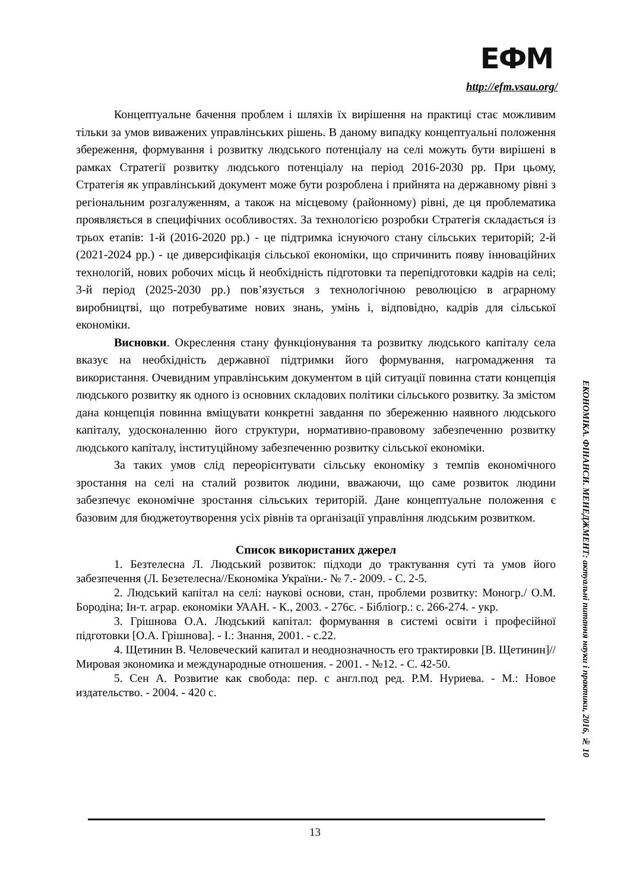ЕФМ
http://efm.vsau.org/
Концептуальне бачення проблем і шляхів їх вирішення на практиці стає можливим тільки за умов виважених управлінських рішень. В даному випадку концептуальні положення збереження, формування і розвитку людського потенціалу на селі можуть бути вирішені в рамках Стратегії розвитку людського потенціалу на період 2016-2030 рр. При цьому, Стратегія як управлінський документ може бути розроблена і прийнята на державному рівні з регіональним розгалуженням, а також на місцевому (районному) рівні, де ця проблематика проявляється в специфічних особливостях. За технологією розробки Стратегія складається із трьох етапів: 1-й (2016-2020 рр.) - це підтримка існуючого стану сільських територій; 2-й (2021-2024 рр.) - це диверсифікація сільської економіки, що спричинить появу інноваційних технологій, нових робочих місць й необхідність підготовки та перепідготовки кадрів на селі; 3-й період (2025-2030 рр.) пов’язується з технологічною революцією в аграрному виробництві, що потребуватиме нових знань, умінь і, відповідно, кадрів для сільської економіки.
Висновки. Окреслення стану функціонування та розвитку людського капіталу села вказує на необхідність державної підтримки його формування, нагромадження та використання. Очевидним управлінським документом в цій ситуації повинна стати концепція людського розвитку як одного із основних складових політики сільського розвитку. За змістом дана концепція повинна вміщувати конкретні завдання по збереженню наявного людського капіталу, удосконаленню його структури, нормативно-правовому забезпеченню розвитку людського капіталу, інституційному забезпеченню розвитку сільської економіки.
За таких умов слід переорієнтувати сільську економіку з темпів економічного зростання на селі на сталий розвиток людини, вважаючи, що саме розвиток людини забезпечує економічне зростання сільських територій. Дане концептуальне положення є базовим для бюджетоутворення усіх рівнів та організації управління людським розвитком.
Список використаних джерел
1. Безтелесна Л. Людський розвиток: підходи до трактування суті та умов його забезпечення (Л. Безетелесна//Економіка України.- № 7.- 2009. - С. 2-5.
2. Людський капітал на селі: наукові основи, стан, проблеми розвитку: Моногр./ О.М. Бородіна; Ін-т. аграр. економіки УААН. - К., 2003. - 276с. - Бібліогр.: с. 266-274. - укр.
3. Грішнова О.А. Людський капітал: формування в системі освіти і професійної підготовки [О.А. Грішнова]. - І.: Знання, 2001. - с.22.
4. Щетинин В. Человеческий капитал и неоднозначность его трактировки [В. Щетинин]// Мировая экономика и международные отношения. - 2001. - №12. - С. 42-50.
5. Сен А. Розвитие как свобода: пер. с англ.под ред. Р.М. Нуриева. - М.: Новое издательство. - 2004. - 420 с.
ЕКОНОМІКА. ФІНАНСИ. МЕНЕДЖМЕНТ: актуальні питання науки і практики, 2016, № 10
13